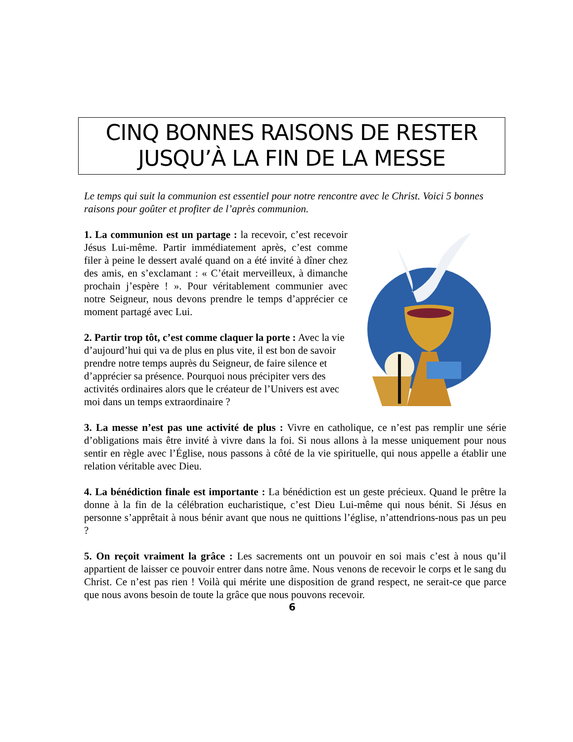CINQ BONNES RAISONS DE RESTER
JUSQU’À LA FIN DE LA MESSE
Le temps qui suit la communion est essentiel pour notre rencontre avec le Christ. Voici 5 bonnes raisons pour goûter et profiter de l’après communion.
1. La communion est un partage : la recevoir, c’est recevoir Jésus Lui-même. Partir immédiatement après, c’est comme filer à peine le dessert avalé quand on a été invité à dîner chez des amis, en s’exclamant : « C’était merveilleux, à dimanche prochain j’espère ! ». Pour véritablement communier avec notre Seigneur, nous devons prendre le temps d’apprécier ce moment partagé avec Lui.
2. Partir trop tôt, c’est comme claquer la porte : Avec la vie d’aujourd’hui qui va de plus en plus vite, il est bon de savoir prendre notre temps auprès du Seigneur, de faire silence et d’apprécier sa présence. Pourquoi nous précipiter vers des activités ordinaires alors que le créateur de l’Univers est avec moi dans un temps extraordinaire ?
3. La messe n’est pas une activité de plus : Vivre en catholique, ce n’est pas remplir une série d’obligations mais être invité à vivre dans la foi. Si nous allons à la messe uniquement pour nous sentir en règle avec l’Église, nous passons à côté de la vie spirituelle, qui nous appelle a établir une relation véritable avec Dieu.
4. La bénédiction finale est importante : La bénédiction est un geste précieux. Quand le prêtre la donne à la fin de la célébration eucharistique, c’est Dieu Lui-même qui nous bénit. Si Jésus en personne s’apprêtait à nous bénir avant que nous ne quittions l’église, n’attendrions-nous pas un peu ?
5. On reçoit vraiment la grâce : Les sacrements ont un pouvoir en soi mais c’est à nous qu’il appartient de laisser ce pouvoir entrer dans notre âme. Nous venons de recevoir le corps et le sang du Christ. Ce n’est pas rien ! Voilà qui mérite une disposition de grand respect, ne serait-ce que parce que nous avons besoin de toute la grâce que nous pouvons recevoir.
6